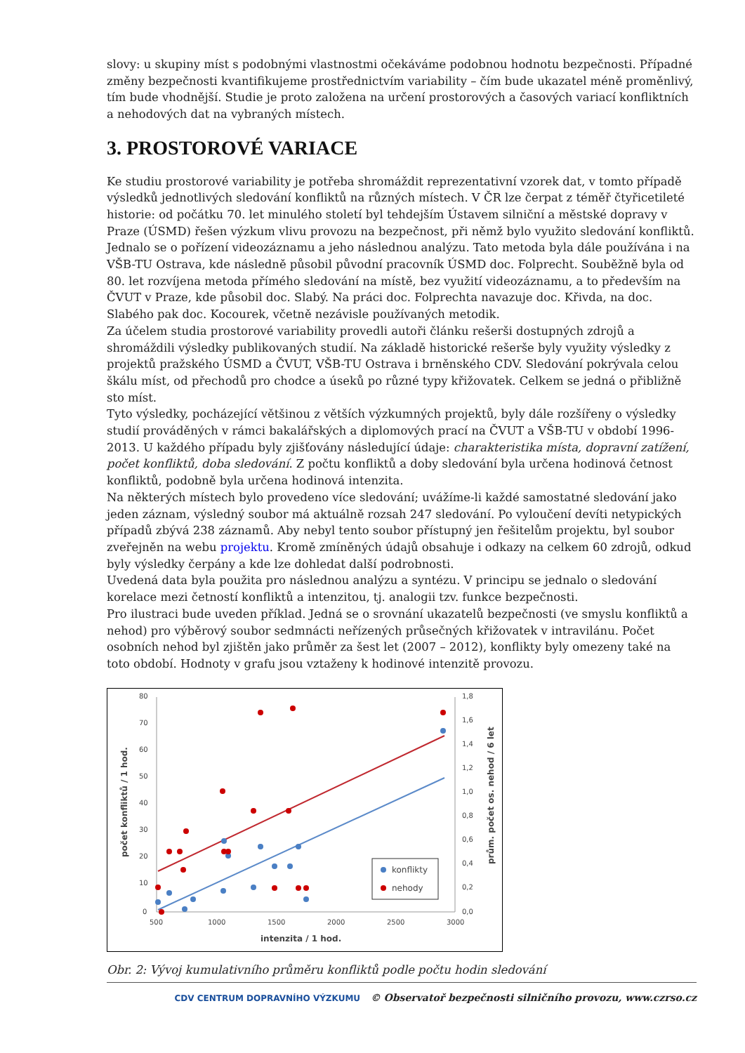slovy: u skupiny míst s podobnými vlastnostmi očekáváme podobnou hodnotu bezpečnosti. Případné změny bezpečnosti kvantifikujeme prostřednictvím variability – čím bude ukazatel méně proměnlivý, tím bude vhodnější. Studie je proto založena na určení prostorových a časových variací konfliktních a nehodových dat na vybraných místech.
3. PROSTOROVÉ VARIACE
Ke studiu prostorové variability je potřeba shromáždit reprezentativní vzorek dat, v tomto případě výsledků jednotlivých sledování konfliktů na různých místech. V ČR lze čerpat z téměř čtyřicetileté historie: od počátku 70. let minulého století byl tehdejším Ústavem silniční a městské dopravy v Praze (ÚSMD) řešen výzkum vlivu provozu na bezpečnost, při němž bylo využito sledování konfliktů. Jednalo se o pořízení videozáznamu a jeho následnou analýzu. Tato metoda byla dále používána i na VŠB-TU Ostrava, kde následně působil původní pracovník ÚSMD doc. Folprecht. Souběžně byla od 80. let rozvíjena metoda přímého sledování na místě, bez využití videozáznamu, a to především na ČVUT v Praze, kde působil doc. Slabý. Na práci doc. Folprechta navazuje doc. Křivda, na doc. Slabého pak doc. Kocourek, včetně nezávisle používaných metodik.
Za účelem studia prostorové variability provedli autoři článku rešerši dostupných zdrojů a shromáždili výsledky publikovaných studií. Na základě historické rešerše byly využity výsledky z projektů pražského ÚSMD a ČVUT, VŠB-TU Ostrava i brněnského CDV. Sledování pokrývala celou škálu míst, od přechodů pro chodce a úseků po různé typy křižovatek. Celkem se jedná o přibližně sto míst.
Tyto výsledky, pocházející většinou z větších výzkumných projektů, byly dále rozšířeny o výsledky studií prováděných v rámci bakalářských a diplomových prací na ČVUT a VŠB-TU v období 1996-2013. U každého případu byly zjišťovány následující údaje: charakteristika místa, dopravní zatížení, počet konfliktů, doba sledování. Z počtu konfliktů a doby sledování byla určena hodinová četnost konfliktů, podobně byla určena hodinová intenzita.
Na některých místech bylo provedeno více sledování; uvážíme-li každé samostatné sledování jako jeden záznam, výsledný soubor má aktuálně rozsah 247 sledování. Po vyloučení devíti netypických případů zbývá 238 záznamů. Aby nebyl tento soubor přístupný jen řešitelům projektu, byl soubor zveřejněn na webu projektu. Kromě zmíněných údajů obsahuje i odkazy na celkem 60 zdrojů, odkud byly výsledky čerpány a kde lze dohledat další podrobnosti.
Uvedená data byla použita pro následnou analýzu a syntézu. V principu se jednalo o sledování korelace mezi četností konfliktů a intenzitou, tj. analogii tzv. funkce bezpečnosti.
Pro ilustraci bude uveden příklad. Jedná se o srovnání ukazatelů bezpečnosti (ve smyslu konfliktů a nehod) pro výběrový soubor sedmnácti neřízených průsečných křižovatek v intravilánu. Počet osobních nehod byl zjištěn jako průměr za šest let (2007 – 2012), konflikty byly omezeny také na toto období. Hodnoty v grafu jsou vztaženy k hodinové intenzitě provozu.
80
70
60
50
40
30
20
10
0
1,8
1,6
1,4
1,2
1,0
0,8
0,6
0,4
0,2
0,0
500
1000
1500
2000
2500
3000
intenzita / 1 hod.
počet konfliktů / 1 hod.
prům. počet os. nehod / 6 let
konflikty
nehody
Obr. 2: Vývoj kumulativního průměru konfliktů podle počtu hodin sledování
CDV CENTRUM DOPRAVNÍHO VÝZKUMU © Observatoř bezpečnosti silničního provozu, www.czrso.cz